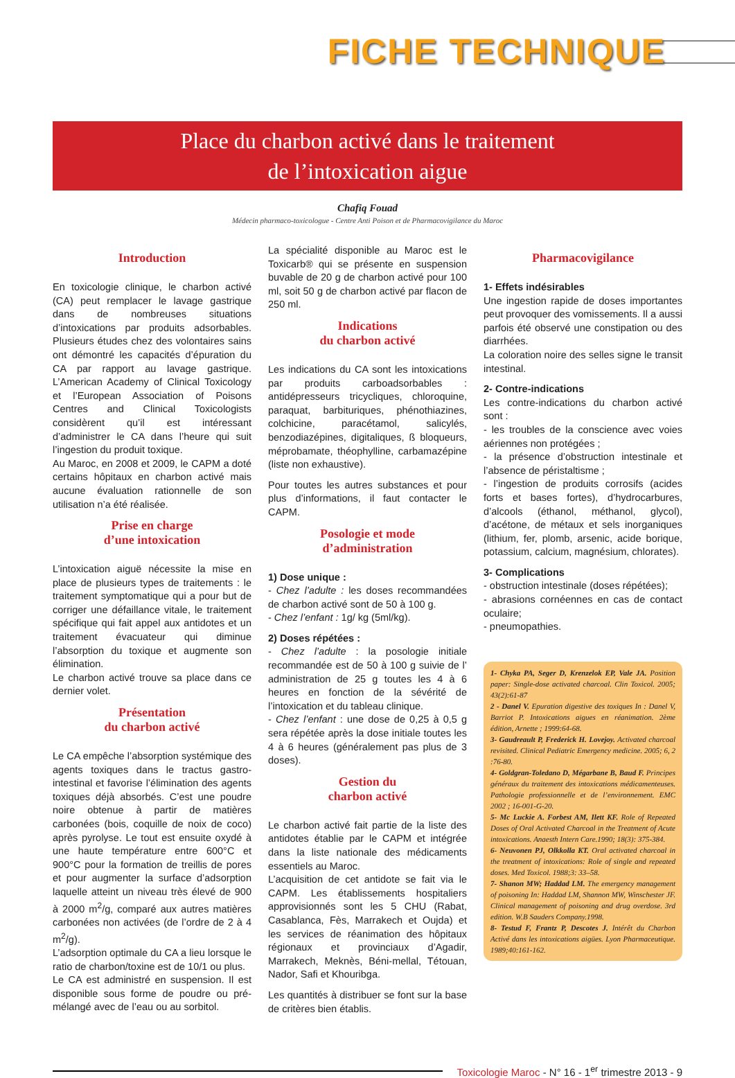FICHE TECHNIQUE
Place du charbon activé dans le traitement
de l’intoxication aigue
Chafiq Fouad
Médecin pharmaco-toxicologue - Centre Anti Poison et de Pharmacovigilance du Maroc
Introduction
En toxicologie clinique, le charbon activé (CA) peut remplacer le lavage gastrique dans de nombreuses situations d’intoxications par produits adsorbables. Plusieurs études chez des volontaires sains ont démontré les capacités d’épuration du CA par rapport au lavage gastrique. L’American Academy of Clinical Toxicology et l’European Association of Poisons Centres and Clinical Toxicologists considèrent qu’il est intéressant d’administrer le CA dans l’heure qui suit l’ingestion du produit toxique.
Au Maroc, en 2008 et 2009, le CAPM a doté certains hôpitaux en charbon activé mais aucune évaluation rationnelle de son utilisation n’a été réalisée.
Prise en charge
d’une intoxication
L’intoxication aiguë nécessite la mise en place de plusieurs types de traitements : le traitement symptomatique qui a pour but de corriger une défaillance vitale, le traitement spécifique qui fait appel aux antidotes et un traitement évacuateur qui diminue l’absorption du toxique et augmente son élimination.
Le charbon activé trouve sa place dans ce dernier volet.
Présentation
du charbon activé
Le CA empêche l’absorption systémique des agents toxiques dans le tractus gastro-intestinal et favorise l’élimination des agents toxiques déjà absorbés. C’est une poudre noire obtenue à partir de matières carbonées (bois, coquille de noix de coco) après pyrolyse. Le tout est ensuite oxydé à une haute température entre 600°C et 900°C pour la formation de treillis de pores et pour augmenter la surface d’adsorption laquelle atteint un niveau très élevé de 900 à 2000 m<sup>2</sup>/g, comparé aux autres matières carbonées non activées (de l’ordre de 2 à 4 m<sup>2</sup>/g).
L’adsorption optimale du CA a lieu lorsque le ratio de charbon/toxine est de 10/1 ou plus.
Le CA est administré en suspension. Il est disponible sous forme de poudre ou pré-mélangé avec de l’eau ou au sorbitol.
La spécialité disponible au Maroc est le Toxicarb® qui se présente en suspension buvable de 20 g de charbon activé pour 100 ml, soit 50 g de charbon activé par flacon de 250 ml.
Indications
du charbon activé
Les indications du CA sont les intoxications par produits carboadsorbables : antidépresseurs tricycliques, chloroquine, paraquat, barbituriques, phénothiazines, colchicine, paracétamol, salicylés, benzodiazépines, digitaliques, ß bloqueurs, méprobamate, théophylline, carbamazépine (liste non exhaustive).
Pour toutes les autres substances et pour plus d’informations, il faut contacter le CAPM.
Posologie et mode
d’administration
1) Dose unique :
- Chez l’adulte : les doses recommandées de charbon activé sont de 50 à 100 g.
- Chez l’enfant : 1g/ kg (5ml/kg).
2) Doses répétées :
- Chez l’adulte : la posologie initiale recommandée est de 50 à 100 g suivie de l’ administration de 25 g toutes les 4 à 6 heures en fonction de la sévérité de l’intoxication et du tableau clinique.
- Chez l’enfant : une dose de 0,25 à 0,5 g sera répétée après la dose initiale toutes les 4 à 6 heures (généralement pas plus de 3 doses).
Gestion du
charbon activé
Le charbon activé fait partie de la liste des antidotes établie par le CAPM et intégrée dans la liste nationale des médicaments essentiels au Maroc.
L’acquisition de cet antidote se fait via le CAPM. Les établissements hospitaliers approvisionnés sont les 5 CHU (Rabat, Casablanca, Fès, Marrakech et Oujda) et les services de réanimation des hôpitaux régionaux et provinciaux d’Agadir, Marrakech, Meknès, Béni-mellal, Tétouan, Nador, Safi et Khouribga.
Les quantités à distribuer se font sur la base de critères bien établis.
Pharmacovigilance
1- Effets indésirables
Une ingestion rapide de doses importantes peut provoquer des vomissements. Il a aussi parfois été observé une constipation ou des diarrhées.
La coloration noire des selles signe le transit intestinal.
2- Contre-indications
Les contre-indications du charbon activé sont :
- les troubles de la conscience avec voies aériennes non protégées ;
- la présence d’obstruction intestinale et l’absence de péristaltisme ;
- l’ingestion de produits corrosifs (acides forts et bases fortes), d’hydrocarbures, d’alcools (éthanol, méthanol, glycol), d’acétone, de métaux et sels inorganiques (lithium, fer, plomb, arsenic, acide borique, potassium, calcium, magnésium, chlorates).
3- Complications
- obstruction intestinale (doses répétées);
- abrasions cornéennes en cas de contact oculaire;
- pneumopathies.
1- Chyka PA, Seger D, Krenzelok EP, Vale JA. Position paper: Single-dose activated charcoal. Clin Toxicol. 2005; 43(2):61-87
2 - Danel V. Epuration digestive des toxiques In : Danel V, Barriot P. Intoxications aigues en réanimation. 2ème édition, Arnette ; 1999:64-68.
3- Gaudreault P, Frederick H. Lovejoy. Activated charcoal revisited. Clinical Pediatric Emergency medicine. 2005; 6, 2 :76-80.
4- Goldgran-Toledano D, Mégarbane B, Baud F. Principes généraux du traitement des intoxications médicamenteuses. Pathologie professionnelle et de l’environnement. EMC 2002 ; 16-001-G-20.
5- Mc Luckie A. Forbest AM, Ilett KF. Role of Repeated Doses of Oral Activated Charcoal in the Treatment of Acute intoxications. Anaesth Intern Care.1990; 18(3): 375-384.
6- Neuvonen PJ, Olkkolla KT. Oral activated charcoal in the treatment of intoxications: Role of single and repeated doses. Med Toxicol. 1988;3: 33–58.
7- Shanon MW; Haddad LM. The emergency management of poisoning In: Haddad LM, Shannon MW, Winschester JF. Clinical management of poisoning and drug overdose. 3rd edition. W.B Sauders Company.1998.
8- Testud F, Frantz P, Descotes J. Intérêt du Charbon Activé dans les intoxications aigües. Lyon Pharmaceutique. 1989;40:161-162.
Toxicologie Maroc - N° 16 - 1<sup>er</sup> trimestre 2013 - 9